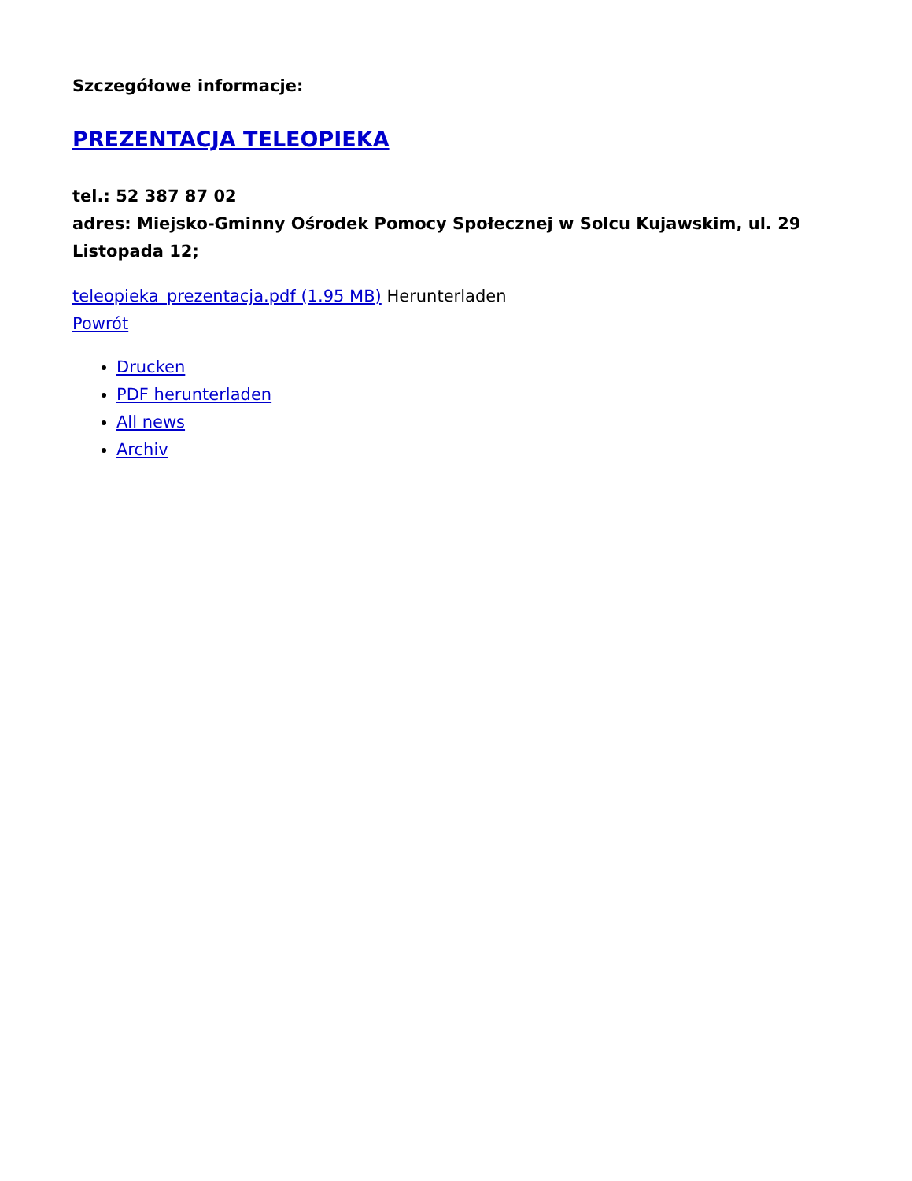Szczegółowe informacje:
PREZENTACJA TELEOPIEKA
tel.: 52 387 87 02
adres: Miejsko-Gminny Ośrodek Pomocy Społecznej w Solcu Kujawskim, ul. 29 Listopada 12;
teleopieka_prezentacja.pdf (1.95 MB) Herunterladen
Powrót
Drucken
PDF herunterladen
All news
Archiv